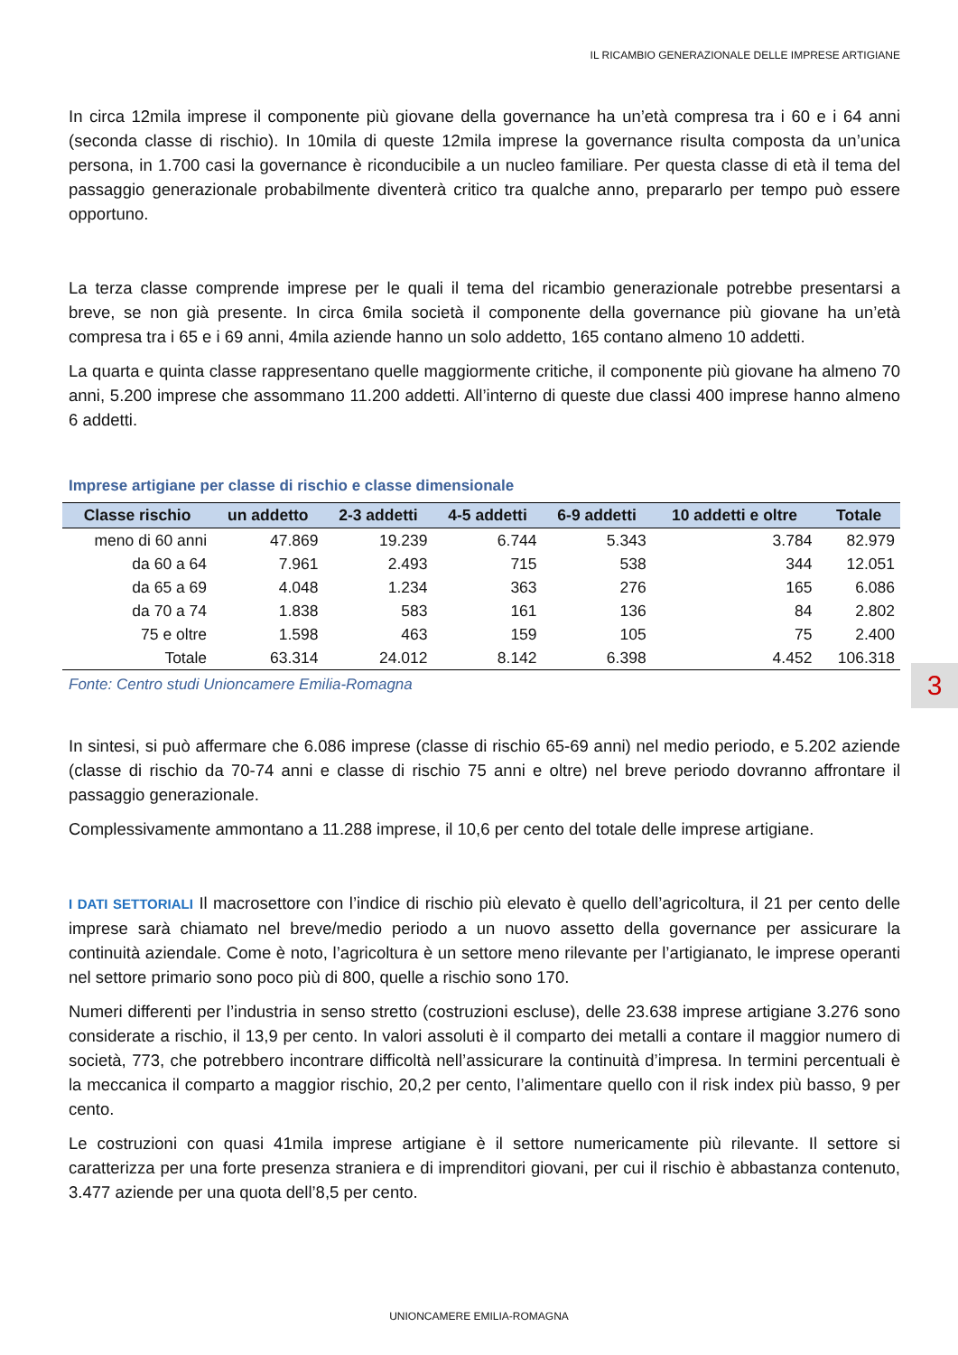IL RICAMBIO GENERAZIONALE DELLE IMPRESE ARTIGIANE
In circa 12mila imprese il componente più giovane della governance ha un’età compresa tra i 60 e i 64 anni (seconda classe di rischio). In 10mila di queste 12mila imprese la governance risulta composta da un’unica persona, in 1.700 casi la governance è riconducibile a un nucleo familiare. Per questa classe di età il tema del passaggio generazionale probabilmente diventerà critico tra qualche anno, prepararlo per tempo può essere opportuno.
La terza classe comprende imprese per le quali il tema del ricambio generazionale potrebbe presentarsi a breve, se non già presente. In circa 6mila società il componente della governance più giovane ha un’età compresa tra i 65 e i 69 anni, 4mila aziende hanno un solo addetto, 165 contano almeno 10 addetti.
La quarta e quinta classe rappresentano quelle maggiormente critiche, il componente più giovane ha almeno 70 anni, 5.200 imprese che assommano 11.200 addetti. All’interno di queste due classi 400 imprese hanno almeno 6 addetti.
Imprese artigiane per classe di rischio e classe dimensionale
| Classe rischio | un addetto | 2-3 addetti | 4-5 addetti | 6-9 addetti | 10 addetti e oltre | Totale |
| --- | --- | --- | --- | --- | --- | --- |
| meno di 60 anni | 47.869 | 19.239 | 6.744 | 5.343 | 3.784 | 82.979 |
| da 60 a 64 | 7.961 | 2.493 | 715 | 538 | 344 | 12.051 |
| da 65 a 69 | 4.048 | 1.234 | 363 | 276 | 165 | 6.086 |
| da 70 a 74 | 1.838 | 583 | 161 | 136 | 84 | 2.802 |
| 75 e oltre | 1.598 | 463 | 159 | 105 | 75 | 2.400 |
| Totale | 63.314 | 24.012 | 8.142 | 6.398 | 4.452 | 106.318 |
Fonte: Centro studi Unioncamere Emilia-Romagna
In sintesi, si può affermare che 6.086 imprese (classe di rischio 65-69 anni) nel medio periodo, e 5.202 aziende (classe di rischio da 70-74 anni e classe di rischio 75 anni e oltre) nel breve periodo dovranno affrontare il passaggio generazionale.
Complessivamente ammontano a 11.288 imprese, il 10,6 per cento del totale delle imprese artigiane.
I DATI SETTORIALI Il macrosettore con l’indice di rischio più elevato è quello dell’agricoltura, il 21 per cento delle imprese sarà chiamato nel breve/medio periodo a un nuovo assetto della governance per assicurare la continuità aziendale. Come è noto, l’agricoltura è un settore meno rilevante per l’artigianato, le imprese operanti nel settore primario sono poco più di 800, quelle a rischio sono 170.
Numeri differenti per l’industria in senso stretto (costruzioni escluse), delle 23.638 imprese artigiane 3.276 sono considerate a rischio, il 13,9 per cento. In valori assoluti è il comparto dei metalli a contare il maggior numero di società, 773, che potrebbero incontrare difficoltà nell’assicurare la continuità d’impresa. In termini percentuali è la meccanica il comparto a maggior rischio, 20,2 per cento, l’alimentare quello con il risk index più basso, 9 per cento.
Le costruzioni con quasi 41mila imprese artigiane è il settore numericamente più rilevante. Il settore si caratterizza per una forte presenza straniera e di imprenditori giovani, per cui il rischio è abbastanza contenuto, 3.477 aziende per una quota dell’8,5 per cento.
3
UNIONCAMERE EMILIA-ROMAGNA